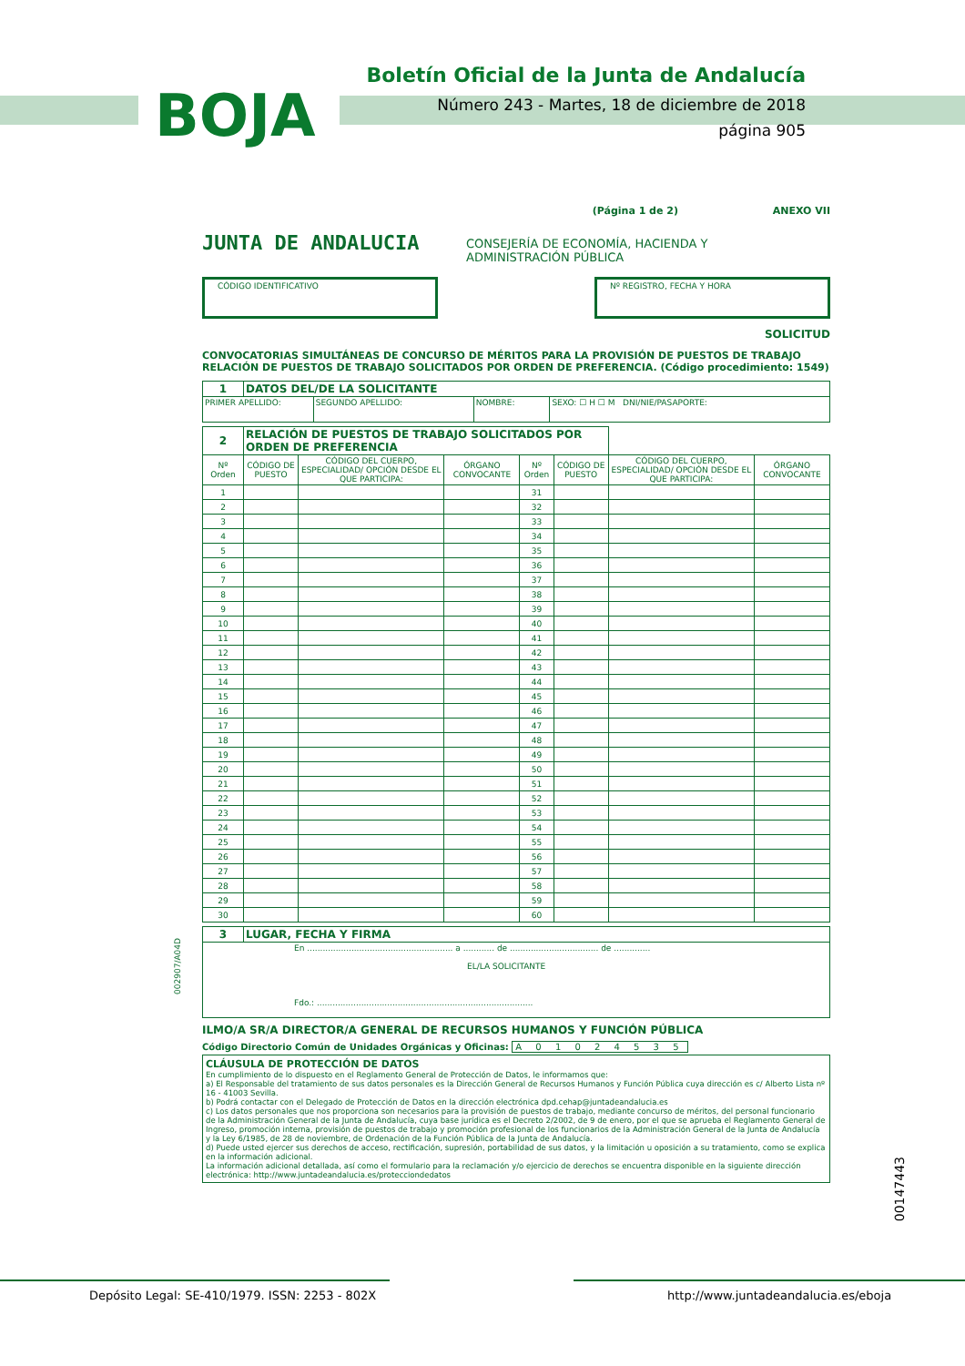BOJA
Boletín Oficial de la Junta de Andalucía
Número 243 - Martes, 18 de diciembre de 2018
página 905
(Página 1 de 2) ANEXO VII
JUNTA DE ANDALUCIA
CONSEJERÍA DE ECONOMÍA, HACIENDA Y
ADMINISTRACIÓN PÚBLICA
CÓDIGO IDENTIFICATIVO Nº REGISTRO, FECHA Y HORA
SOLICITUD
CONVOCATORIAS SIMULTÁNEAS DE CONCURSO DE MÉRITOS PARA LA PROVISIÓN DE PUESTOS DE TRABAJO
RELACIÓN DE PUESTOS DE TRABAJO SOLICITADOS POR ORDEN DE PREFERENCIA. (Código procedimiento: 1549)
| 1 | DATOS DEL/DE LA SOLICITANTE | | | |
| PRIMER APELLIDO: | | SEGUNDO APELLIDO: | NOMBRE: | SEXO: ☐ H ☐ M DNI/NIE/PASAPORTE: |
| 2 | RELACIÓN DE PUESTOS DE TRABAJO SOLICITADOS POR ORDEN DE PREFERENCIA | | | | | | |
| Nº Orden | CÓDIGO DE PUESTO | CÓDIGO DEL CUERPO, ESPECIALIDAD/ OPCIÓN DESDE EL QUE PARTICIPA: | ÓRGANO CONVOCANTE | Nº Orden | CÓDIGO DE PUESTO | CÓDIGO DEL CUERPO, ESPECIALIDAD/ OPCIÓN DESDE EL QUE PARTICIPA: | ÓRGANO CONVOCANTE |
| 1 | | | | 31 | | | |
| 2 | | | | 32 | | | |
| 3 | | | | 33 | | | |
| 4 | | | | 34 | | | |
| 5 | | | | 35 | | | |
| 6 | | | | 36 | | | |
| 7 | | | | 37 | | | |
| 8 | | | | 38 | | | |
| 9 | | | | 39 | | | |
| 10 | | | | 40 | | | |
| 11 | | | | 41 | | | |
| 12 | | | | 42 | | | |
| 13 | | | | 43 | | | |
| 14 | | | | 44 | | | |
| 15 | | | | 45 | | | |
| 16 | | | | 46 | | | |
| 17 | | | | 47 | | | |
| 18 | | | | 48 | | | |
| 19 | | | | 49 | | | |
| 20 | | | | 50 | | | |
| 21 | | | | 51 | | | |
| 22 | | | | 52 | | | |
| 23 | | | | 53 | | | |
| 24 | | | | 54 | | | |
| 25 | | | | 55 | | | |
| 26 | | | | 56 | | | |
| 27 | | | | 57 | | | |
| 28 | | | | 58 | | | |
| 29 | | | | 59 | | | |
| 30 | | | | 60 | | | |
| 3 | LUGAR, FECHA Y FIRMA |
| En ........................................................ a ............ de .................................. de .............. EL/LA SOLICITANTE Fdo.: ................................................................................... | |
ILMO/A SR/A DIRECTOR/A GENERAL DE RECURSOS HUMANOS Y FUNCIÓN PÚBLICA
Código Directorio Común de Unidades Orgánicas y Oficinas: A 0 1 0 2 4 5 3 5
CLÁUSULA DE PROTECCIÓN DE DATOS
En cumplimiento de lo dispuesto en el Reglamento General de Protección de Datos, le informamos que:
a) El Responsable del tratamiento de sus datos personales es la Dirección General de Recursos Humanos y Función Pública cuya dirección es c/ Alberto Lista nº 16 - 41003 Sevilla.
b) Podrá contactar con el Delegado de Protección de Datos en la dirección electrónica dpd.cehap@juntadeandalucia.es
c) Los datos personales que nos proporciona son necesarios para la provisión de puestos de trabajo, mediante concurso de méritos, del personal funcionario de la Administración General de la Junta de Andalucía, cuya base jurídica es el Decreto 2/2002, de 9 de enero, por el que se aprueba el Reglamento General de Ingreso, promoción interna, provisión de puestos de trabajo y promoción profesional de los funcionarios de la Administración General de la Junta de Andalucía y la Ley 6/1985, de 28 de noviembre, de Ordenación de la Función Pública de la Junta de Andalucía.
d) Puede usted ejercer sus derechos de acceso, rectificación, supresión, portabilidad de sus datos, y la limitación u oposición a su tratamiento, como se explica en la información adicional.
La información adicional detallada, así como el formulario para la reclamación y/o ejercicio de derechos se encuentra disponible en la siguiente dirección electrónica: http://www.juntadeandalucia.es/protecciondedatos
002907/A04D
00147443
Depósito Legal: SE-410/1979. ISSN: 2253 - 802X http://www.juntadeandalucia.es/eboja